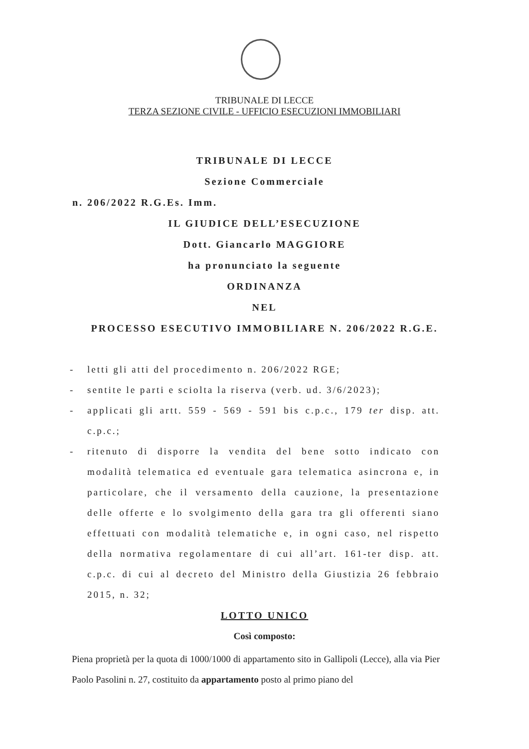TRIBUNALE DI LECCE
TERZA SEZIONE CIVILE - UFFICIO ESECUZIONI IMMOBILIARI
TRIBUNALE DI LECCE
Sezione Commerciale
n. 206/2022 R.G.Es. Imm.
IL GIUDICE DELL’ESECUZIONE
Dott. Giancarlo MAGGIORE
ha pronunciato la seguente
ORDINANZA
NEL
PROCESSO ESECUTIVO IMMOBILIARE N. 206/2022 R.G.E.
- letti gli atti del procedimento n. 206/2022 RGE;
- sentite le parti e sciolta la riserva (verb. ud. 3/6/2023);
- applicati gli artt. 559 - 569 - 591 bis c.p.c., 179 ter disp. att. c.p.c.;
- ritenuto di disporre la vendita del bene sotto indicato con modalità telematica ed eventuale gara telematica asincrona e, in particolare, che il versamento della cauzione, la presentazione delle offerte e lo svolgimento della gara tra gli offerenti siano effettuati con modalità telematiche e, in ogni caso, nel rispetto della normativa regolamentare di cui all’art. 161-ter disp. att. c.p.c. di cui al decreto del Ministro della Giustizia 26 febbraio 2015, n. 32;
LOTTO UNICO
Così composto:
Piena proprietà per la quota di 1000/1000 di appartamento sito in Gallipoli (Lecce), alla via Pier Paolo Pasolini n. 27, costituito da appartamento posto al primo piano del